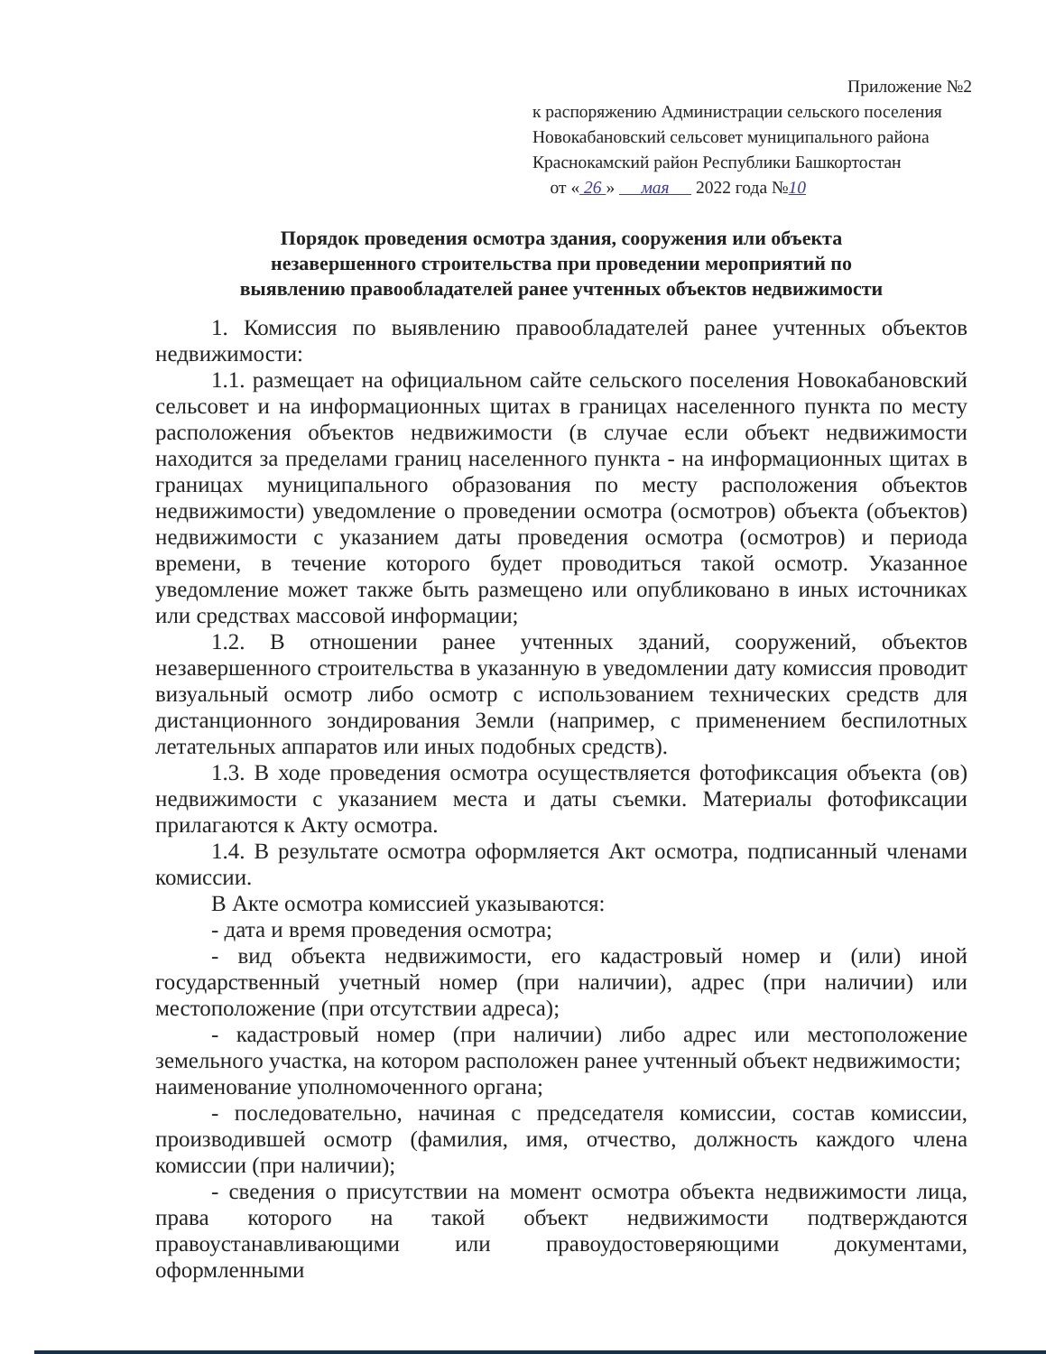Приложение №2
к распоряжению Администрации сельского поселения
Новокабановский сельсовет муниципального района
Краснокамский район Республики Башкортостан
от « 26 » мая 2022 года №10
Порядок проведения осмотра здания, сооружения или объекта
незавершенного строительства при проведении мероприятий по
выявлению правообладателей ранее учтенных объектов недвижимости
1. Комиссия по выявлению правообладателей ранее учтенных объектов недвижимости:
1.1. размещает на официальном сайте сельского поселения Новокабановский сельсовет и на информационных щитах в границах населенного пункта по месту расположения объектов недвижимости (в случае если объект недвижимости находится за пределами границ населенного пункта - на информационных щитах в границах муниципального образования по месту расположения объектов недвижимости) уведомление о проведении осмотра (осмотров) объекта (объектов) недвижимости с указанием даты проведения осмотра (осмотров) и периода времени, в течение которого будет проводиться такой осмотр. Указанное уведомление может также быть размещено или опубликовано в иных источниках или средствах массовой информации;
1.2. В отношении ранее учтенных зданий, сооружений, объектов незавершенного строительства в указанную в уведомлении дату комиссия проводит визуальный осмотр либо осмотр с использованием технических средств для дистанционного зондирования Земли (например, с применением беспилотных летательных аппаратов или иных подобных средств).
1.3. В ходе проведения осмотра осуществляется фотофиксация объекта (ов) недвижимости с указанием места и даты съемки. Материалы фотофиксации прилагаются к Акту осмотра.
1.4. В результате осмотра оформляется Акт осмотра, подписанный членами комиссии.
В Акте осмотра комиссией указываются:
- дата и время проведения осмотра;
- вид объекта недвижимости, его кадастровый номер и (или) иной государственный учетный номер (при наличии), адрес (при наличии) или местоположение (при отсутствии адреса);
- кадастровый номер (при наличии) либо адрес или местоположение земельного участка, на котором расположен ранее учтенный объект недвижимости;
наименование уполномоченного органа;
- последовательно, начиная с председателя комиссии, состав комиссии, производившей осмотр (фамилия, имя, отчество, должность каждого члена комиссии (при наличии);
- сведения о присутствии на момент осмотра объекта недвижимости лица, права которого на такой объект недвижимости подтверждаются правоустанавливающими или правоудостоверяющими документами, оформленными